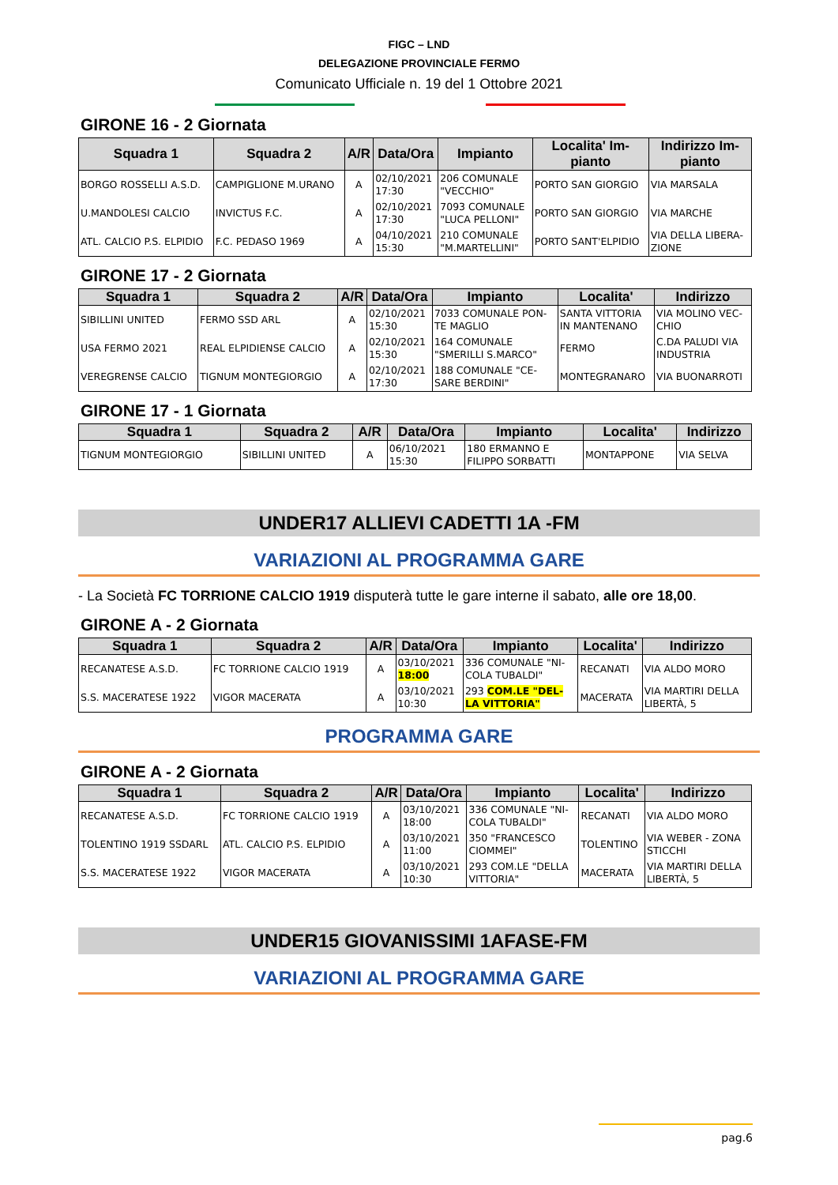FIGC – LND
DELEGAZIONE PROVINCIALE FERMO
Comunicato Ufficiale n. 19 del 1 Ottobre 2021
GIRONE 16 - 2 Giornata
| Squadra 1 | Squadra 2 | A/R | Data/Ora | Impianto | Localita' Im- pianto | Indirizzo Im- pianto |
| --- | --- | --- | --- | --- | --- | --- |
| BORGO ROSSELLI A.S.D. | CAMPIGLIONE M.URANO | A | 02/10/2021 17:30 | 206 COMUNALE "VECCHIO" | PORTO SAN GIORGIO | VIA MARSALA |
| U.MANDOLESI CALCIO | INVICTUS F.C. | A | 02/10/2021 17:30 | 7093 COMUNALE "LUCA PELLONI" | PORTO SAN GIORGIO | VIA MARCHE |
| ATL. CALCIO P.S. ELPIDIO | F.C. PEDASO 1969 | A | 04/10/2021 15:30 | 210 COMUNALE "M.MARTELLINI" | PORTO SANT'ELPIDIO | VIA DELLA LIBERA- ZIONE |
GIRONE 17 - 2 Giornata
| Squadra 1 | Squadra 2 | A/R | Data/Ora | Impianto | Localita' | Indirizzo |
| --- | --- | --- | --- | --- | --- | --- |
| SIBILLINI UNITED | FERMO SSD ARL | A | 02/10/2021 15:30 | 7033 COMUNALE PON- TE MAGLIO | SANTA VITTORIA IN MANTENANO | VIA MOLINO VEC- CHIO |
| USA FERMO 2021 | REAL ELPIDIENSE CALCIO | A | 02/10/2021 15:30 | 164 COMUNALE "SMERILLI S.MARCO" | FERMO | C.DA PALUDI VIA INDUSTRIA |
| VEREGRENSE CALCIO | TIGNUM MONTEGIORGIO | A | 02/10/2021 17:30 | 188 COMUNALE "CE- SARE BERDINI" | MONTEGRANARO | VIA BUONARROTI |
GIRONE 17 - 1 Giornata
| Squadra 1 | Squadra 2 | A/R | Data/Ora | Impianto | Localita' | Indirizzo |
| --- | --- | --- | --- | --- | --- | --- |
| TIGNUM MONTEGIORGIO | SIBILLINI UNITED | A | 06/10/2021 15:30 | 180 ERMANNO E FILIPPO SORBATTI | MONTAPPONE | VIA SELVA |
UNDER17 ALLIEVI CADETTI 1A -FM
VARIAZIONI AL PROGRAMMA GARE
- La Società FC TORRIONE CALCIO 1919 disputerà tutte le gare interne il sabato, alle ore 18,00.
GIRONE A - 2 Giornata
| Squadra 1 | Squadra 2 | A/R | Data/Ora | Impianto | Localita' | Indirizzo |
| --- | --- | --- | --- | --- | --- | --- |
| RECANATESE A.S.D. | FC TORRIONE CALCIO 1919 | A | 03/10/2021 18:00 | 336 COMUNALE "NI- COLA TUBALDI" | RECANATI | VIA ALDO MORO |
| S.S. MACERATESE 1922 | VIGOR MACERATA | A | 03/10/2021 10:30 | 293 COM.LE "DEL- LA VITTORIA" | MACERATA | VIA MARTIRI DELLA LIBERTÀ, 5 |
PROGRAMMA GARE
GIRONE A - 2 Giornata
| Squadra 1 | Squadra 2 | A/R | Data/Ora | Impianto | Localita' | Indirizzo |
| --- | --- | --- | --- | --- | --- | --- |
| RECANATESE A.S.D. | FC TORRIONE CALCIO 1919 | A | 03/10/2021 18:00 | 336 COMUNALE "NI- COLA TUBALDI" | RECANATI | VIA ALDO MORO |
| TOLENTINO 1919 SSDARL | ATL. CALCIO P.S. ELPIDIO | A | 03/10/2021 11:00 | 350 "FRANCESCO CIOMMEI" | TOLENTINO | VIA WEBER - ZONA STICCHI |
| S.S. MACERATESE 1922 | VIGOR MACERATA | A | 03/10/2021 10:30 | 293 COM.LE "DELLA VITTORIA" | MACERATA | VIA MARTIRI DELLA LIBERTÀ, 5 |
UNDER15 GIOVANISSIMI 1AFASE-FM
VARIAZIONI AL PROGRAMMA GARE
pag.6